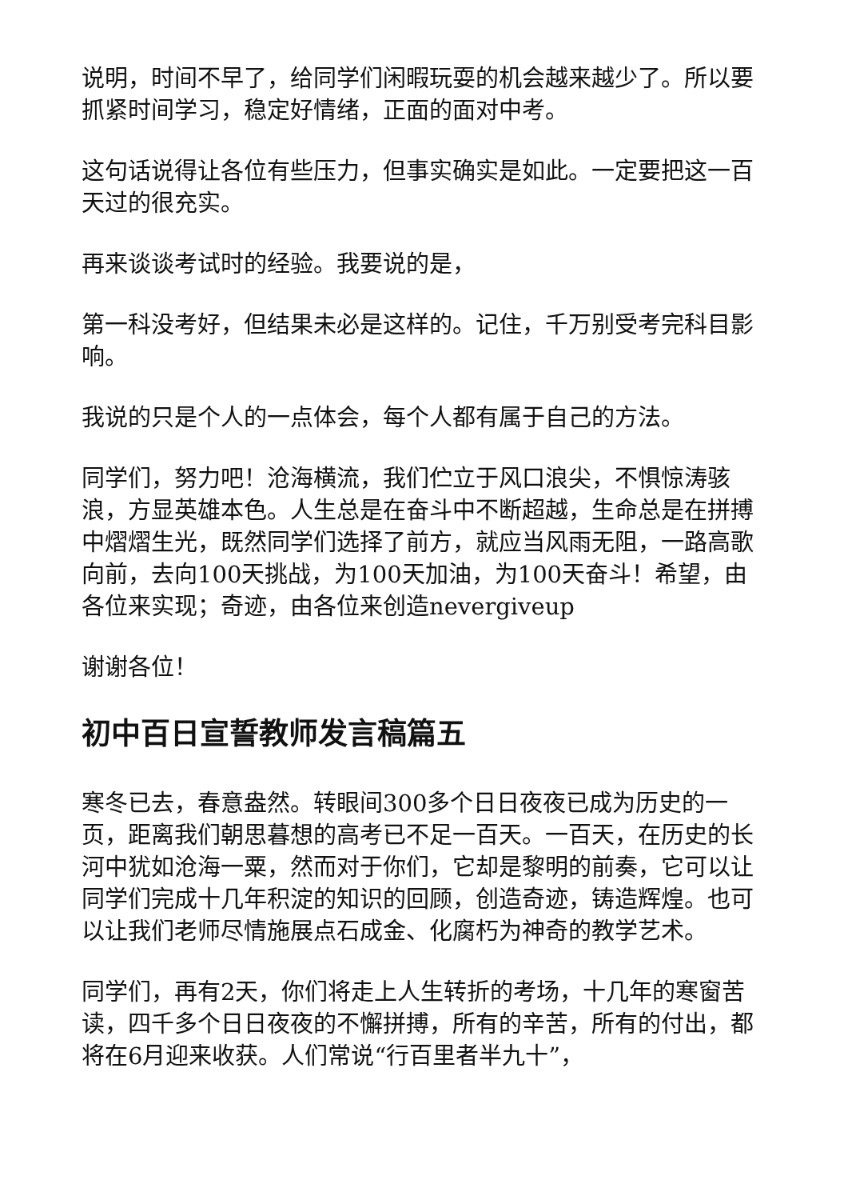说明，时间不早了，给同学们闲暇玩耍的机会越来越少了。所以要抓紧时间学习，稳定好情绪，正面的面对中考。
这句话说得让各位有些压力，但事实确实是如此。一定要把这一百天过的很充实。
再来谈谈考试时的经验。我要说的是，
第一科没考好，但结果未必是这样的。记住，千万别受考完科目影响。
我说的只是个人的一点体会，每个人都有属于自己的方法。
同学们，努力吧！沧海横流，我们伫立于风口浪尖，不惧惊涛骇浪，方显英雄本色。人生总是在奋斗中不断超越，生命总是在拼搏中熠熠生光，既然同学们选择了前方，就应当风雨无阻，一路高歌向前，去向100天挑战，为100天加油，为100天奋斗！希望，由各位来实现；奇迹，由各位来创造nevergiveup
谢谢各位！
初中百日宣誓教师发言稿篇五
寒冬已去，春意盎然。转眼间300多个日日夜夜已成为历史的一页，距离我们朝思暮想的高考已不足一百天。一百天，在历史的长河中犹如沧海一粟，然而对于你们，它却是黎明的前奏，它可以让同学们完成十几年积淀的知识的回顾，创造奇迹，铸造辉煌。也可以让我们老师尽情施展点石成金、化腐朽为神奇的教学艺术。
同学们，再有2天，你们将走上人生转折的考场，十几年的寒窗苦读，四千多个日日夜夜的不懈拼搏，所有的辛苦，所有的付出，都将在6月迎来收获。人们常说“行百里者半九十”，